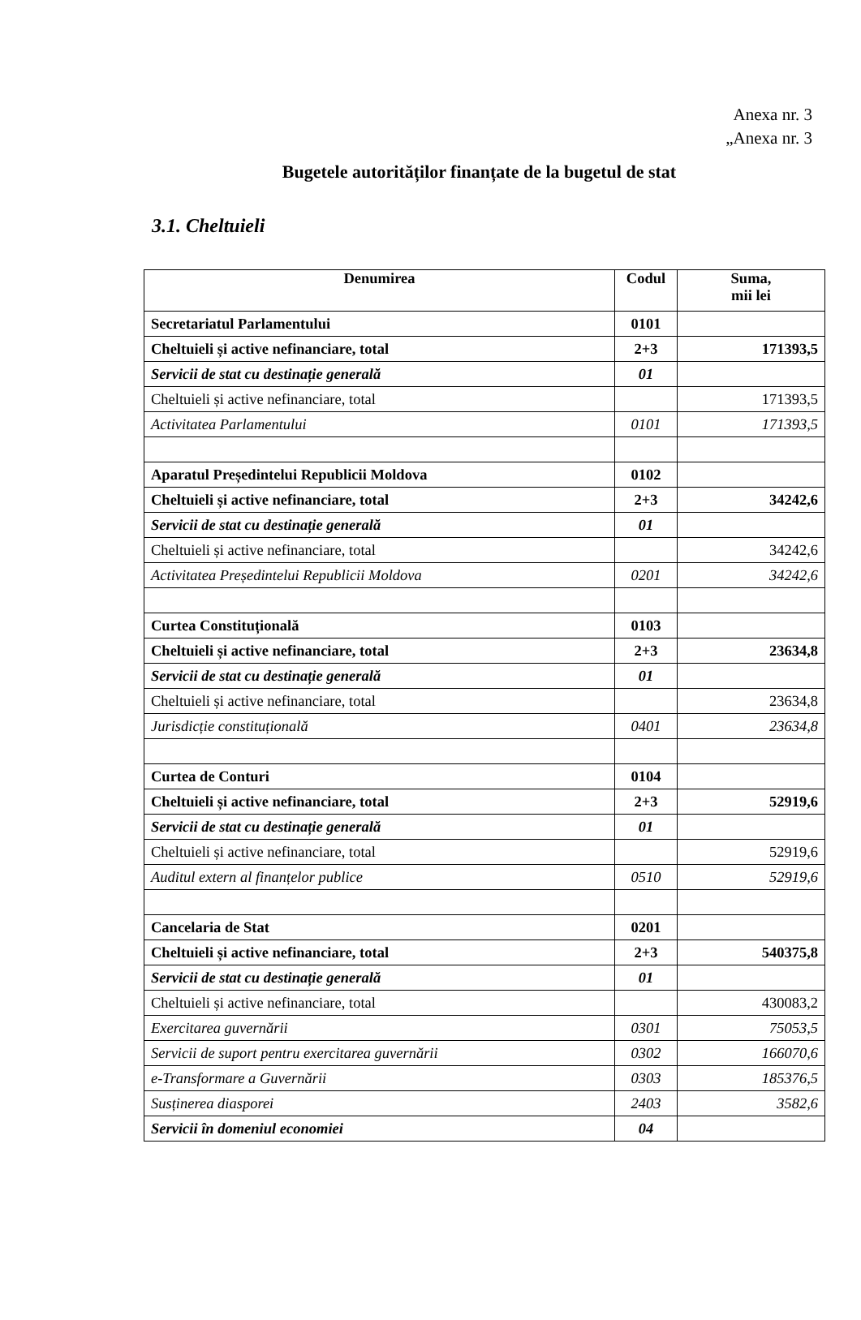Anexa nr. 3
„Anexa nr. 3
Bugetele autorităților finanțate de la bugetul de stat
3.1. Cheltuieli
| Denumirea | Codul | Suma, mii lei |
| --- | --- | --- |
| Secretariatul Parlamentului | 0101 | |
| Cheltuieli și active nefinanciare, total | 2+3 | 171393,5 |
| Servicii de stat cu destinație generală | 01 | |
| Cheltuieli și active nefinanciare, total | | 171393,5 |
| Activitatea Parlamentului | 0101 | 171393,5 |
| Aparatul Președintelui Republicii Moldova | 0102 | |
| Cheltuieli și active nefinanciare, total | 2+3 | 34242,6 |
| Servicii de stat cu destinație generală | 01 | |
| Cheltuieli și active nefinanciare, total | | 34242,6 |
| Activitatea Președintelui Republicii Moldova | 0201 | 34242,6 |
| Curtea Constituțională | 0103 | |
| Cheltuieli și active nefinanciare, total | 2+3 | 23634,8 |
| Servicii de stat cu destinație generală | 01 | |
| Cheltuieli și active nefinanciare, total | | 23634,8 |
| Jurisdicție constituțională | 0401 | 23634,8 |
| Curtea de Conturi | 0104 | |
| Cheltuieli și active nefinanciare, total | 2+3 | 52919,6 |
| Servicii de stat cu destinație generală | 01 | |
| Cheltuieli și active nefinanciare, total | | 52919,6 |
| Auditul extern al finanțelor publice | 0510 | 52919,6 |
| Cancelaria de Stat | 0201 | |
| Cheltuieli și active nefinanciare, total | 2+3 | 540375,8 |
| Servicii de stat cu destinație generală | 01 | |
| Cheltuieli și active nefinanciare, total | | 430083,2 |
| Exercitarea guvernării | 0301 | 75053,5 |
| Servicii de suport pentru exercitarea guvernării | 0302 | 166070,6 |
| e-Transformare a Guvernării | 0303 | 185376,5 |
| Susținerea diasporei | 2403 | 3582,6 |
| Servicii în domeniul economiei | 04 | |